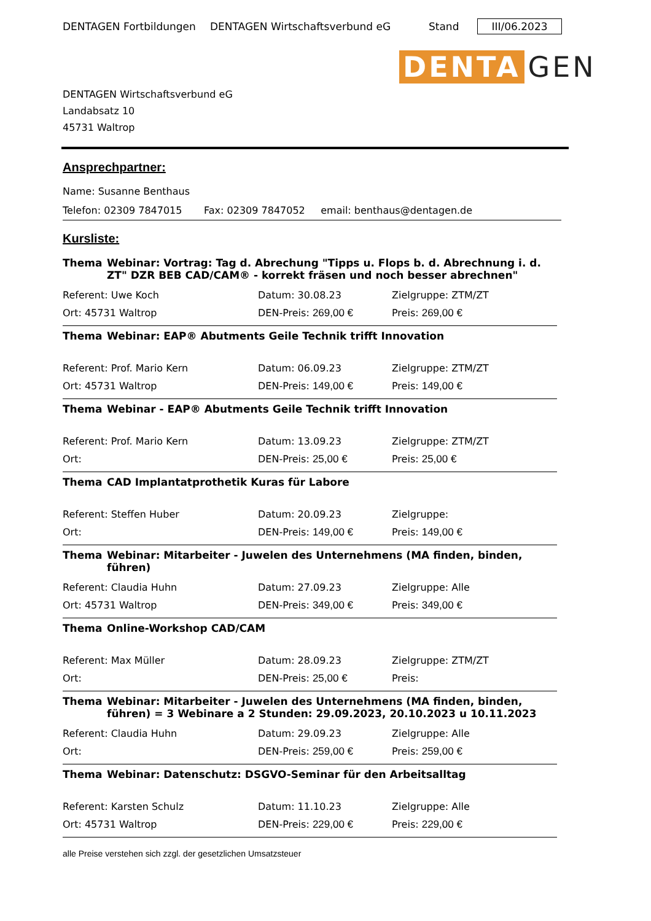DENTAGEN Fortbildungen DENTAGEN Wirtschaftsverbund eG Stand III/06.2023
DENTA GEN
DENTAGEN Wirtschaftsverbund eG
Landabsatz 10
45731 Waltrop
Ansprechpartner:
Name: Susanne Benthaus
Telefon: 02309 7847015 Fax: 02309 7847052 email: benthaus@dentagen.de
Kursliste:
Thema Webinar: Vortrag: Tag d. Abrechung "Tipps u. Flops b. d. Abrechnung i. d. ZT" DZR BEB CAD/CAM® - korrekt fräsen und noch besser abrechnen"
Referent: Uwe Koch Datum: 30.08.23 Zielgruppe: ZTM/ZT
Ort: 45731 Waltrop DEN-Preis: 269,00 € Preis: 269,00 €
Thema Webinar: EAP® Abutments Geile Technik trifft Innovation
Referent: Prof. Mario Kern Datum: 06.09.23 Zielgruppe: ZTM/ZT
Ort: 45731 Waltrop DEN-Preis: 149,00 € Preis: 149,00 €
Thema Webinar - EAP® Abutments Geile Technik trifft Innovation
Referent: Prof. Mario Kern Datum: 13.09.23 Zielgruppe: ZTM/ZT
Ort: DEN-Preis: 25,00 € Preis: 25,00 €
Thema CAD Implantatprothetik Kuras für Labore
Referent: Steffen Huber Datum: 20.09.23 Zielgruppe:
Ort: DEN-Preis: 149,00 € Preis: 149,00 €
Thema Webinar: Mitarbeiter - Juwelen des Unternehmens (MA finden, binden, führen)
Referent: Claudia Huhn Datum: 27.09.23 Zielgruppe: Alle
Ort: 45731 Waltrop DEN-Preis: 349,00 € Preis: 349,00 €
Thema Online-Workshop CAD/CAM
Referent: Max Müller Datum: 28.09.23 Zielgruppe: ZTM/ZT
Ort: DEN-Preis: 25,00 € Preis:
Thema Webinar: Mitarbeiter - Juwelen des Unternehmens (MA finden, binden, führen) = 3 Webinare a 2 Stunden: 29.09.2023, 20.10.2023 u 10.11.2023
Referent: Claudia Huhn Datum: 29.09.23 Zielgruppe: Alle
Ort: DEN-Preis: 259,00 € Preis: 259,00 €
Thema Webinar: Datenschutz: DSGVO-Seminar für den Arbeitsalltag
Referent: Karsten Schulz Datum: 11.10.23 Zielgruppe: Alle
Ort: 45731 Waltrop DEN-Preis: 229,00 € Preis: 229,00 €
alle Preise verstehen sich zzgl. der gesetzlichen Umsatzsteuer